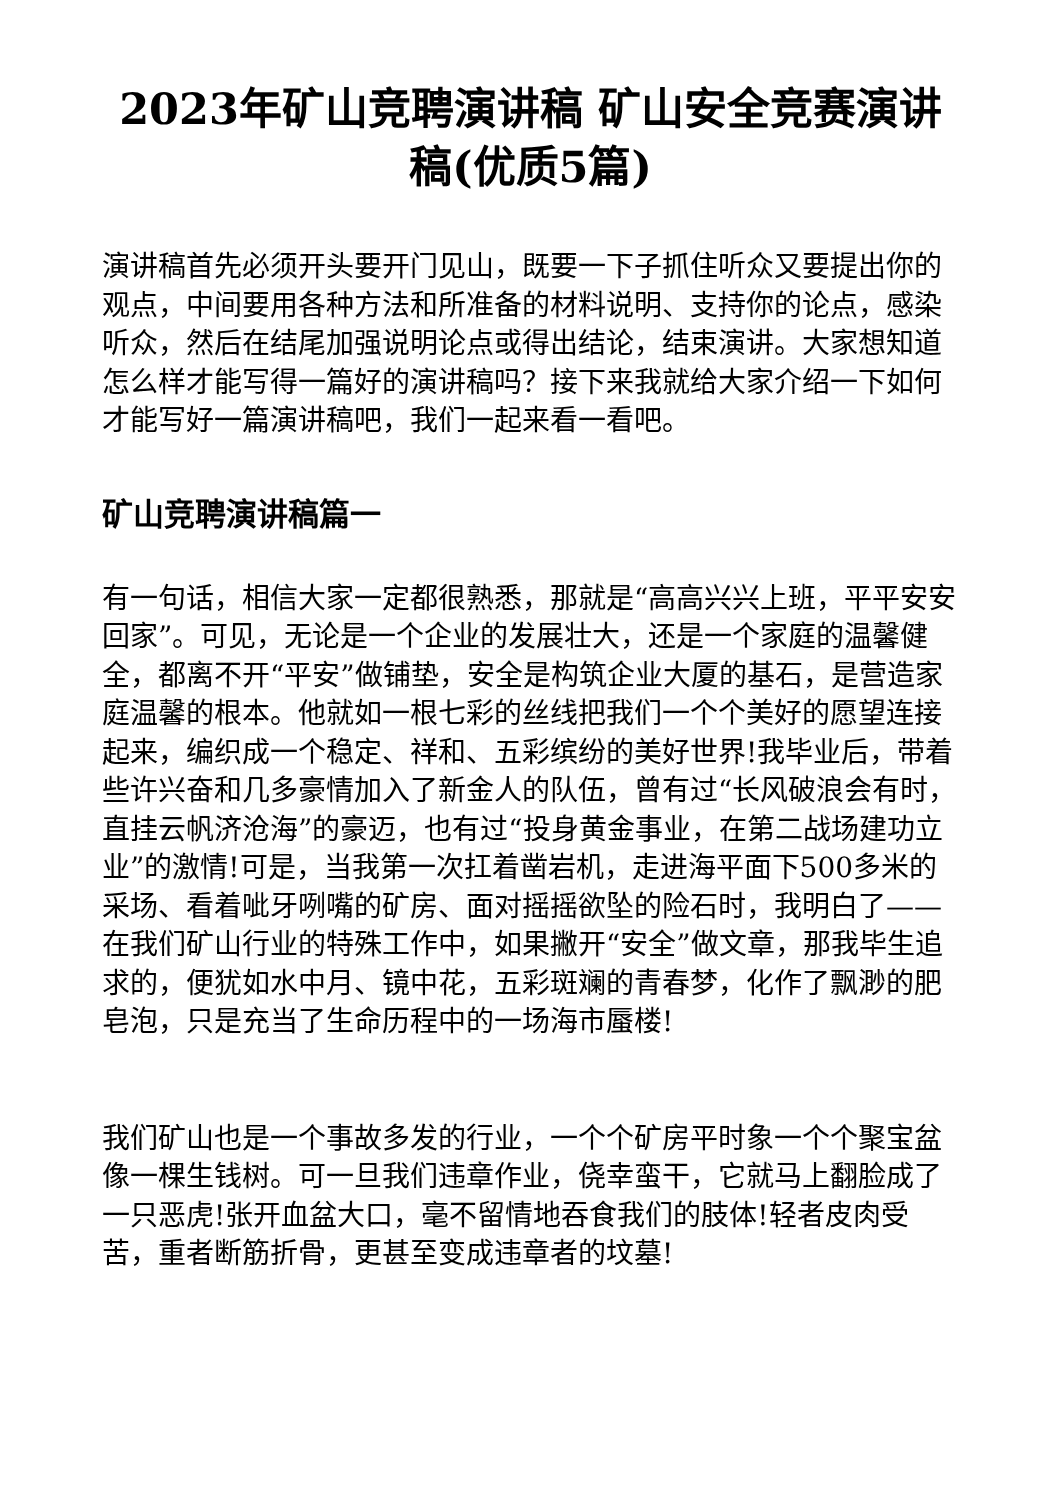2023年矿山竞聘演讲稿 矿山安全竞赛演讲稿(优质5篇)
演讲稿首先必须开头要开门见山，既要一下子抓住听众又要提出你的观点，中间要用各种方法和所准备的材料说明、支持你的论点，感染听众，然后在结尾加强说明论点或得出结论，结束演讲。大家想知道怎么样才能写得一篇好的演讲稿吗？接下来我就给大家介绍一下如何才能写好一篇演讲稿吧，我们一起来看一看吧。
矿山竞聘演讲稿篇一
有一句话，相信大家一定都很熟悉，那就是“高高兴兴上班，平平安安回家”。可见，无论是一个企业的发展壮大，还是一个家庭的温馨健全，都离不开“平安”做铺垫，安全是构筑企业大厦的基石，是营造家庭温馨的根本。他就如一根七彩的丝线把我们一个个美好的愿望连接起来，编织成一个稳定、祥和、五彩缤纷的美好世界!我毕业后，带着些许兴奋和几多豪情加入了新金人的队伍，曾有过“长风破浪会有时，直挂云帆济沧海”的豪迈，也有过“投身黄金事业，在第二战场建功立业”的激情!可是，当我第一次扛着凿岩机，走进海平面下500多米的采场、看着呲牙咧嘴的矿房、面对摇摇欲坠的险石时，我明白了——在我们矿山行业的特殊工作中，如果撇开“安全”做文章，那我毕生追求的，便犹如水中月、镜中花，五彩斑斓的青春梦，化作了飘渺的肥皂泡，只是充当了生命历程中的一场海市蜃楼!
我们矿山也是一个事故多发的行业，一个个矿房平时象一个个聚宝盆像一棵生钱树。可一旦我们违章作业，侥幸蛮干，它就马上翻脸成了一只恶虎!张开血盆大口，毫不留情地吞食我们的肢体!轻者皮肉受苦，重者断筋折骨，更甚至变成违章者的坟墓!